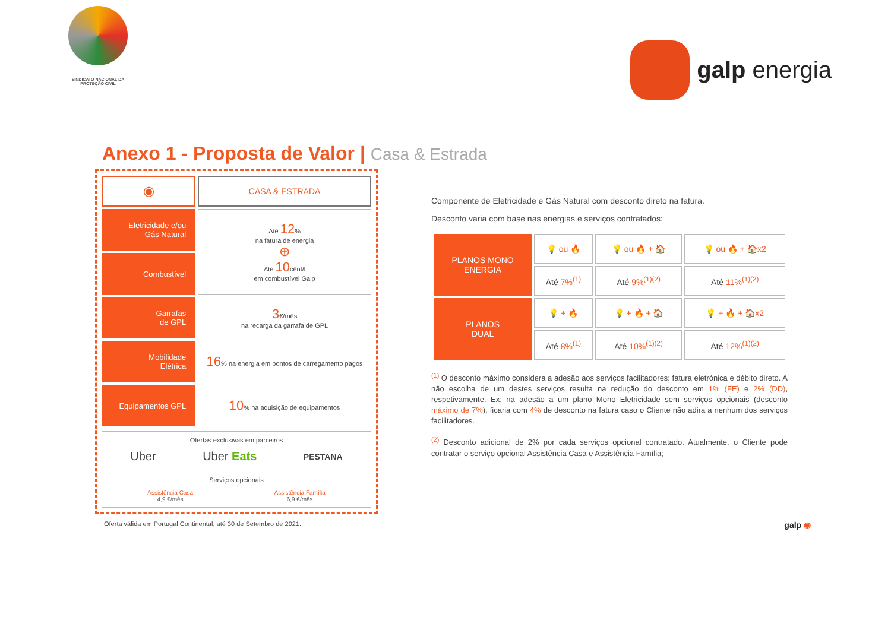SINDICATO NACIONAL DA
PROTEÇÃO CIVIL
galp energia
Anexo 1 - Proposta de Valor | Casa & Estrada
| ◉ | CASA & ESTRADA |
| Eletricidade e/ou Gás Natural | Até 12 % na fatura de energia ⊕ Até 10 cênt/l em combustível Galp |
| Combustível | |
| Garrafas de GPL | 3 €/mês na recarga da garrafa de GPL |
| Mobilidade Elétrica | 16 % na energia em pontos de carregamento pagos |
| Equipamentos GPL | 10 % na aquisição de equipamentos |
Ofertas exclusivas em parceiros
Uber Uber Eats PESTANA
Serviços opcionais
Assistência Casa
4,9 €/mês Assistência Família
6,9 €/mês
Componente de Eletricidade e Gás Natural com desconto direto na fatura.
Desconto varia com base nas energias e serviços contratados:
| PLANOS MONO ENERGIA | 💡 ou 🔥 | 💡 ou 🔥 + 🏠 | 💡 ou 🔥 + 🏠x2 |
| | Até 7%<sup>(1)</sup> | Até 9%<sup>(1)(2)</sup> | Até 11%<sup>(1)(2)</sup> |
| PLANOS DUAL | 💡 + 🔥 | 💡 + 🔥 + 🏠 | 💡 + 🔥 + 🏠x2 |
| | Até 8%<sup>(1)</sup> | Até 10%<sup>(1)(2)</sup> | Até 12%<sup>(1)(2)</sup> |
<sup>(1)</sup> O desconto máximo considera a adesão aos serviços facilitadores: fatura eletrónica e débito direto. A não escolha de um destes serviços resulta na redução do desconto em 1% (FE) e 2% (DD), respetivamente. Ex: na adesão a um plano Mono Eletricidade sem serviços opcionais (desconto máximo de 7%), ficaria com 4% de desconto na fatura caso o Cliente não adira a nenhum dos serviços facilitadores.
<sup>(2)</sup> Desconto adicional de 2% por cada serviços opcional contratado. Atualmente, o Cliente pode contratar o serviço opcional Assistência Casa e Assistência Família;
Oferta válida em Portugal Continental, até 30 de Setembro de 2021. galp ◉